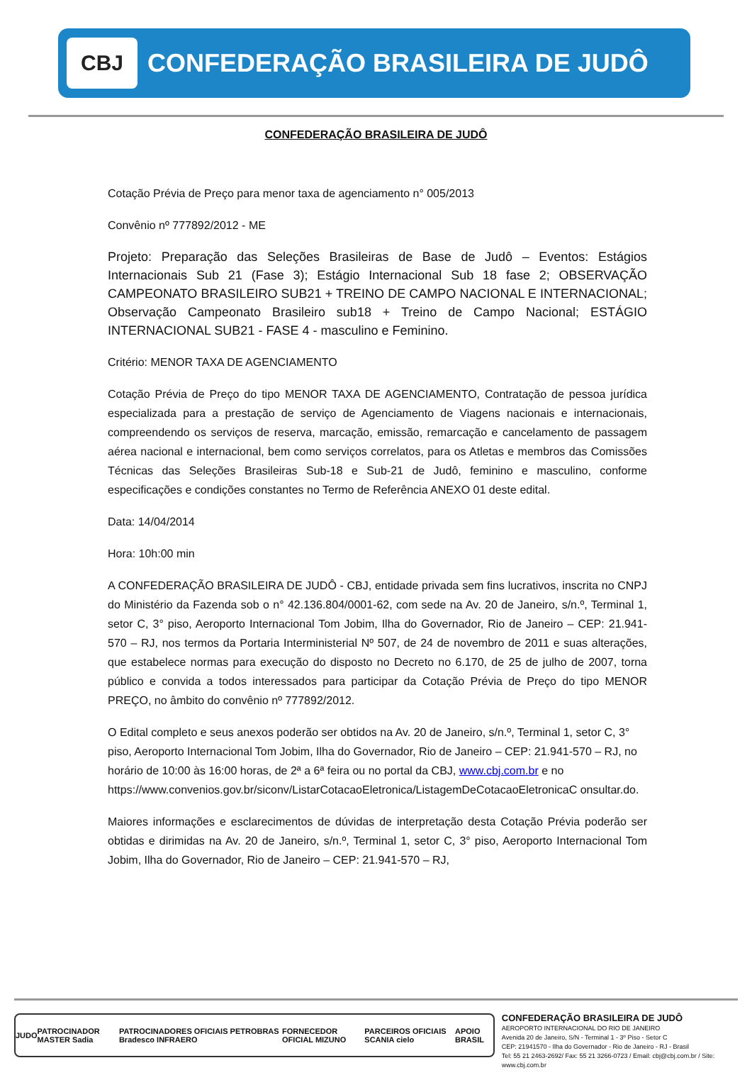CBJ
CONFEDERAÇÃO BRASILEIRA DE JUDÔ
CONFEDERAÇÃO BRASILEIRA DE JUDÔ
Cotação Prévia de Preço para menor taxa de agenciamento n° 005/2013
Convênio nº 777892/2012 - ME
Projeto: Preparação das Seleções Brasileiras de Base de Judô – Eventos: Estágios Internacionais Sub 21 (Fase 3); Estágio Internacional Sub 18 fase 2; OBSERVAÇÃO CAMPEONATO BRASILEIRO SUB21 + TREINO DE CAMPO NACIONAL E INTERNACIONAL; Observação Campeonato Brasileiro sub18 + Treino de Campo Nacional; ESTÁGIO INTERNACIONAL SUB21 - FASE 4 - masculino e Feminino.
Critério: MENOR TAXA DE AGENCIAMENTO
Cotação Prévia de Preço do tipo MENOR TAXA DE AGENCIAMENTO, Contratação de pessoa jurídica especializada para a prestação de serviço de Agenciamento de Viagens nacionais e internacionais, compreendendo os serviços de reserva, marcação, emissão, remarcação e cancelamento de passagem aérea nacional e internacional, bem como serviços correlatos, para os Atletas e membros das Comissões Técnicas das Seleções Brasileiras Sub-18 e Sub-21 de Judô, feminino e masculino, conforme especificações e condições constantes no Termo de Referência ANEXO 01 deste edital.
Data: 14/04/2014
Hora: 10h:00 min
A CONFEDERAÇÃO BRASILEIRA DE JUDÔ - CBJ, entidade privada sem fins lucrativos, inscrita no CNPJ do Ministério da Fazenda sob o n° 42.136.804/0001-62, com sede na Av. 20 de Janeiro, s/n.º, Terminal 1, setor C, 3° piso, Aeroporto Internacional Tom Jobim, Ilha do Governador, Rio de Janeiro – CEP: 21.941-570 – RJ, nos termos da Portaria Interministerial Nº 507, de 24 de novembro de 2011 e suas alterações, que estabelece normas para execução do disposto no Decreto no 6.170, de 25 de julho de 2007, torna público e convida a todos interessados para participar da Cotação Prévia de Preço do tipo MENOR PREÇO, no âmbito do convênio nº 777892/2012.
O Edital completo e seus anexos poderão ser obtidos na Av. 20 de Janeiro, s/n.º, Terminal 1, setor C, 3° piso, Aeroporto Internacional Tom Jobim, Ilha do Governador, Rio de Janeiro – CEP: 21.941-570 – RJ, no horário de 10:00 às 16:00 horas, de 2ª a 6ª feira ou no portal da CBJ, www.cbj.com.br e no https://www.convenios.gov.br/siconv/ListarCotacaoEletronica/ListagemDeCotacaoEletronicaC onsultar.do.
Maiores informações e esclarecimentos de dúvidas de interpretação desta Cotação Prévia poderão ser obtidas e dirimidas na Av. 20 de Janeiro, s/n.º, Terminal 1, setor C, 3° piso, Aeroporto Internacional Tom Jobim, Ilha do Governador, Rio de Janeiro – CEP: 21.941-570 – RJ,
JUDO PATROCINADOR MASTER Sadia PATROCINADORES OFICIAIS PETROBRAS Bradesco INFRAERO FORNECEDOR OFICIAL MIZUNO PARCEIROS OFICIAIS SCANIA cielo APOIO BRASIL
CONFEDERAÇÃO BRASILEIRA DE JUDÔ
AEROPORTO INTERNACIONAL DO RIO DE JANEIRO
Avenida 20 de Janeiro, S/N - Terminal 1 - 3º Piso - Setor C
CEP: 21941570 - Ilha do Governador - Rio de Janeiro - RJ - Brasil
Tel: 55 21 2463-2692/ Fax: 55 21 3266-0723 / Email: cbj@cbj.com.br / Site: www.cbj.com.br